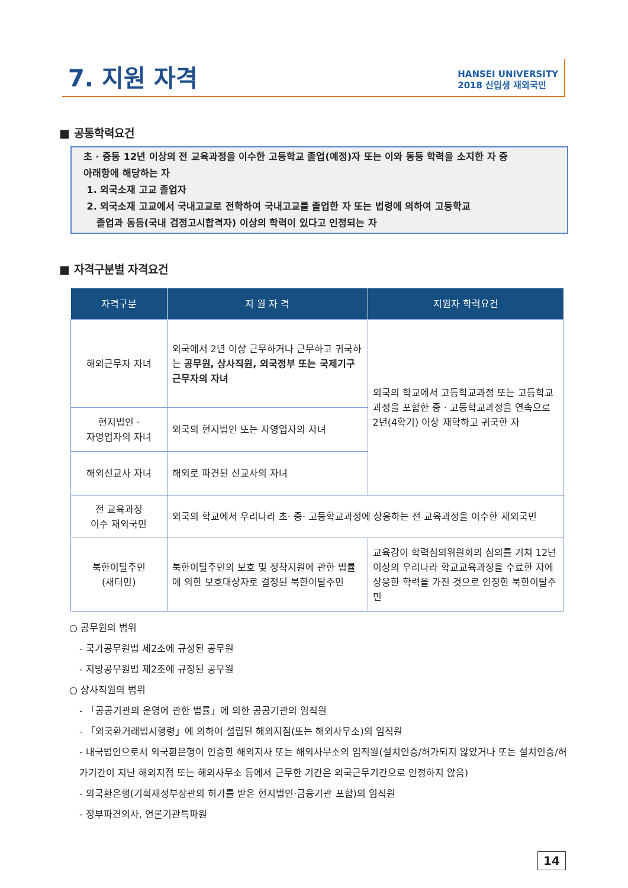7. 지원 자격
HANSEI UNIVERSITY
2018 신입생 재외국민
■ 공통학력요건
초 · 중등 12년 이상의 전 교육과정을 이수한 고등학교 졸업(예정)자 또는 이와 동등 학력을 소지한 자 중
아래항에 해당하는 자
1. 외국소재 고교 졸업자
2. 외국소재 고교에서 국내고교로 전학하여 국내고교를 졸업한 자 또는 법령에 의하여 고등학교
졸업과 동등(국내 검정고시합격자) 이상의 학력이 있다고 인정되는 자
■ 자격구분별 자격요건
| 자격구분 | 지 원 자 격 | 지원자 학력요건 |
| --- | --- | --- |
| 해외근무자 자녀 | 외국에서 2년 이상 근무하거나 근무하고 귀국하는 공무원, 상사직원, 외국정부 또는 국제기구 근무자의 자녀 | 외국의 학교에서 고등학교과정 또는 고등학교과정을 포함한 중 · 고등학교과정을 연속으로 2년(4학기) 이상 재학하고 귀국한 자 |
| 현지법인 · 자영업자의 자녀 | 외국의 현지법인 또는 자영업자의 자녀 | |
| 해외선교사 자녀 | 해외로 파견된 선교사의 자녀 | |
| 전 교육과정 이수 재외국민 | 외국의 학교에서 우리나라 초· 중· 고등학교과정에 상응하는 전 교육과정을 이수한 재외국민 | |
| 북한이탈주민 (새터민) | 북한이탈주민의 보호 및 정착지원에 관한 법률에 의한 보호대상자로 결정된 북한이탈주민 | 교육감이 학력심의위원회의 심의를 거쳐 12년 이상의 우리나라 학교교육과정을 수료한 자에 상응한 학력을 가진 것으로 인정한 북한이탈주민 |
○ 공무원의 범위
- 국가공무원법 제2조에 규정된 공무원
- 지방공무원법 제2조에 규정된 공무원
○ 상사직원의 범위
- 「공공기관의 운영에 관한 법률」에 의한 공공기관의 임직원
- 「외국환거래법시행령」에 의하여 설립된 해외지점(또는 해외사무소)의 임직원
- 내국법인으로서 외국환은행이 인증한 해외지사 또는 해외사무소의 임직원(설치인증/허가되지 않았거나 또는 설치인증/허가기간이 지난 해외지점 또는 해외사무소 등에서 근무한 기간은 외국근무기간으로 인정하지 않음)
- 외국환은행(기획재정부장관의 허가를 받은 현지법인·금융기관 포함)의 임직원
- 정부파견의사, 언론기관특파원
14